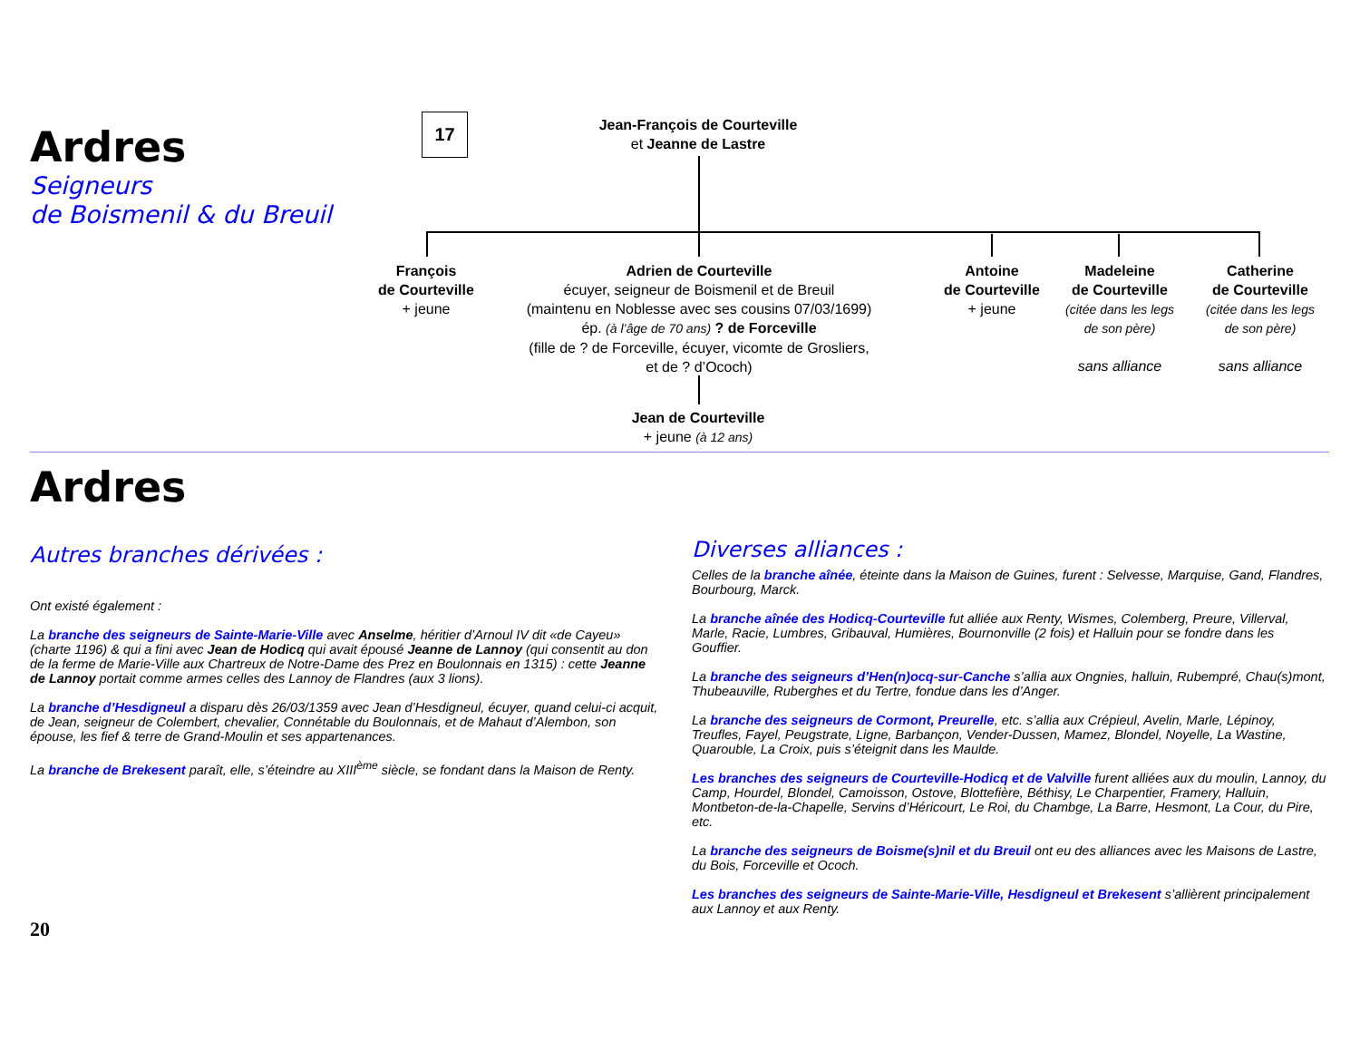Ardres
Seigneurs
de Boismenil & du Breuil
17
Jean-François de Courteville
et Jeanne de Lastre
François
de Courteville
+ jeune
Adrien de Courteville
écuyer, seigneur de Boismenil et de Breuil
(maintenu en Noblesse avec ses cousins 07/03/1699)
ép. (à l’âge de 70 ans) ? de Forceville
(fille de ? de Forceville, écuyer, vicomte de Grosliers,
et de ? d’Ococh)
Jean de Courteville
+ jeune (à 12 ans)
Antoine
de Courteville
+ jeune
Madeleine
de Courteville
(citée dans les legs
de son père)
sans alliance
Catherine
de Courteville
(citée dans les legs
de son père)
sans alliance
Ardres
Autres branches dérivées :
Ont existé également :
La branche des seigneurs de Sainte-Marie-Ville avec Anselme, héritier d’Arnoul IV dit «de Cayeu» (charte 1196) & qui a fini avec Jean de Hodicq qui avait épousé Jeanne de Lannoy (qui consentit au don de la ferme de Marie-Ville aux Chartreux de Notre-Dame des Prez en Boulonnais en 1315) : cette Jeanne de Lannoy portait comme armes celles des Lannoy de Flandres (aux 3 lions).
La branche d’Hesdigneul a disparu dès 26/03/1359 avec Jean d’Hesdigneul, écuyer, quand celui-ci acquit, de Jean, seigneur de Colembert, chevalier, Connétable du Boulonnais, et de Mahaut d’Alembon, son épouse, les fief & terre de Grand-Moulin et ses appartenances.
La branche de Brekesent paraît, elle, s’éteindre au XIII<sup>ème</sup> siècle, se fondant dans la Maison de Renty.
20
Diverses alliances :
Celles de la branche aînée, éteinte dans la Maison de Guines, furent : Selvesse, Marquise, Gand, Flandres, Bourbourg, Marck.
La branche aînée des Hodicq-Courteville fut alliée aux Renty, Wismes, Colemberg, Preure, Villerval, Marle, Racie, Lumbres, Gribauval, Humières, Bournonville (2 fois) et Halluin pour se fondre dans les Gouffier.
La branche des seigneurs d’Hen(n)ocq-sur-Canche s’allia aux Ongnies, halluin, Rubempré, Chau(s)mont, Thubeauville, Ruberghes et du Tertre, fondue dans les d’Anger.
La branche des seigneurs de Cormont, Preurelle, etc. s’allia aux Crépieul, Avelin, Marle, Lépinoy, Treufles, Fayel, Peugstrate, Ligne, Barbançon, Vender-Dussen, Mamez, Blondel, Noyelle, La Wastine, Quarouble, La Croix, puis s’éteignit dans les Maulde.
Les branches des seigneurs de Courteville-Hodicq et de Valville furent alliées aux du moulin, Lannoy, du Camp, Hourdel, Blondel, Camoisson, Ostove, Blottefière, Béthisy, Le Charpentier, Framery, Halluin, Montbeton-de-la-Chapelle, Servins d’Héricourt, Le Roi, du Chambge, La Barre, Hesmont, La Cour, du Pire, etc.
La branche des seigneurs de Boisme(s)nil et du Breuil ont eu des alliances avec les Maisons de Lastre, du Bois, Forceville et Ococh.
Les branches des seigneurs de Sainte-Marie-Ville, Hesdigneul et Brekesent s’allièrent principalement aux Lannoy et aux Renty.